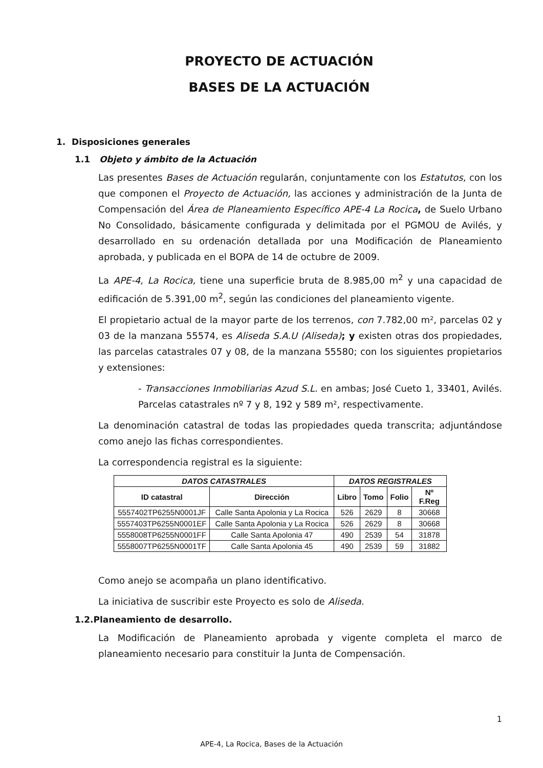PROYECTO DE ACTUACIÓN
BASES DE LA ACTUACIÓN
1. Disposiciones generales
1.1 Objeto y ámbito de la Actuación
Las presentes Bases de Actuación regularán, conjuntamente con los Estatutos, con los que componen el Proyecto de Actuación, las acciones y administración de la Junta de Compensación del Área de Planeamiento Específico APE-4 La Rocica, de Suelo Urbano No Consolidado, básicamente configurada y delimitada por el PGMOU de Avilés, y desarrollado en su ordenación detallada por una Modificación de Planeamiento aprobada, y publicada en el BOPA de 14 de octubre de 2009.
La APE-4, La Rocica, tiene una superficie bruta de 8.985,00 m<sup>2</sup> y una capacidad de edificación de 5.391,00 m<sup>2</sup>, según las condiciones del planeamiento vigente.
El propietario actual de la mayor parte de los terrenos, con 7.782,00 m², parcelas 02 y 03 de la manzana 55574, es Aliseda S.A.U (Aliseda); y existen otras dos propiedades, las parcelas catastrales 07 y 08, de la manzana 55580; con los siguientes propietarios y extensiones:
- Transacciones Inmobiliarias Azud S.L. en ambas; José Cueto 1, 33401, Avilés. Parcelas catastrales nº 7 y 8, 192 y 589 m², respectivamente.
La denominación catastral de todas las propiedades queda transcrita; adjuntándose como anejo las fichas correspondientes.
La correspondencia registral es la siguiente:
| DATOS CATASTRALES | | DATOS REGISTRALES | | | |
| --- | --- | --- | --- | --- | --- |
| ID catastral | Dirección | Libro | Tomo | Folio | Nº F.Reg |
| 5557402TP6255N0001JF | Calle Santa Apolonia y La Rocica | 526 | 2629 | 8 | 30668 |
| 5557403TP6255N0001EF | Calle Santa Apolonia y La Rocica | 526 | 2629 | 8 | 30668 |
| 5558008TP6255N0001FF | Calle Santa Apolonia 47 | 490 | 2539 | 54 | 31878 |
| 5558007TP6255N0001TF | Calle Santa Apolonia 45 | 490 | 2539 | 59 | 31882 |
Como anejo se acompaña un plano identificativo.
La iniciativa de suscribir este Proyecto es solo de Aliseda.
1.2.Planeamiento de desarrollo.
La Modificación de Planeamiento aprobada y vigente completa el marco de planeamiento necesario para constituir la Junta de Compensación.
1
APE-4, La Rocica, Bases de la Actuación